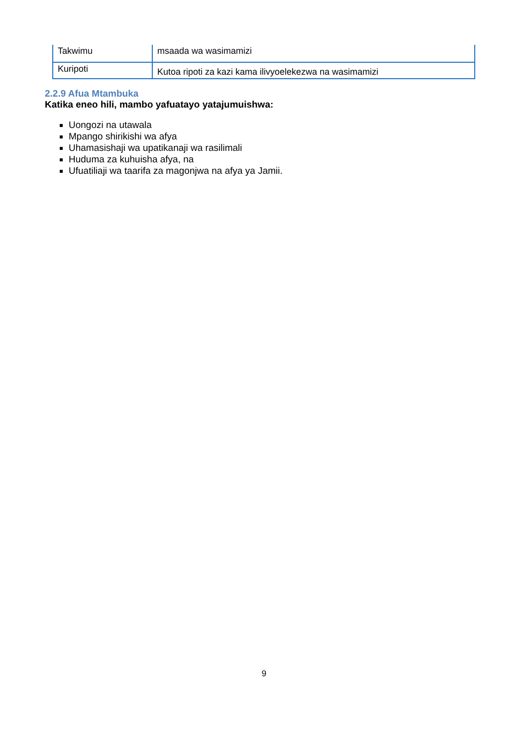| Takwimu | msaada wa wasimamizi |
| Kuripoti | Kutoa ripoti za kazi kama ilivyoelekezwa na wasimamizi |
2.2.9 Afua Mtambuka
Katika eneo hili, mambo yafuatayo yatajumuishwa:
Uongozi na utawala
Mpango shirikishi wa afya
Uhamasishaji wa upatikanaji wa rasilimali
Huduma za kuhuisha afya, na
Ufuatiliaji wa taarifa za magonjwa na afya ya Jamii.
9